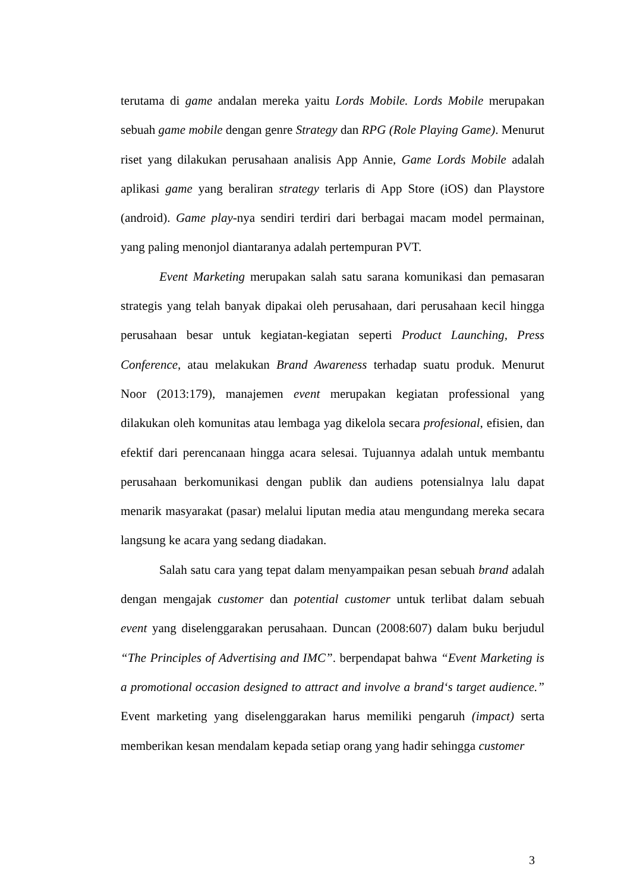terutama di game andalan mereka yaitu Lords Mobile. Lords Mobile merupakan sebuah game mobile dengan genre Strategy dan RPG (Role Playing Game). Menurut riset yang dilakukan perusahaan analisis App Annie, Game Lords Mobile adalah aplikasi game yang beraliran strategy terlaris di App Store (iOS) dan Playstore (android). Game play-nya sendiri terdiri dari berbagai macam model permainan, yang paling menonjol diantaranya adalah pertempuran PVT.
Event Marketing merupakan salah satu sarana komunikasi dan pemasaran strategis yang telah banyak dipakai oleh perusahaan, dari perusahaan kecil hingga perusahaan besar untuk kegiatan-kegiatan seperti Product Launching, Press Conference, atau melakukan Brand Awareness terhadap suatu produk. Menurut Noor (2013:179), manajemen event merupakan kegiatan professional yang dilakukan oleh komunitas atau lembaga yag dikelola secara profesional, efisien, dan efektif dari perencanaan hingga acara selesai. Tujuannya adalah untuk membantu perusahaan berkomunikasi dengan publik dan audiens potensialnya lalu dapat menarik masyarakat (pasar) melalui liputan media atau mengundang mereka secara langsung ke acara yang sedang diadakan.
Salah satu cara yang tepat dalam menyampaikan pesan sebuah brand adalah dengan mengajak customer dan potential customer untuk terlibat dalam sebuah event yang diselenggarakan perusahaan. Duncan (2008:607) dalam buku berjudul “The Principles of Advertising and IMC”. berpendapat bahwa “Event Marketing is a promotional occasion designed to attract and involve a brand‘s target audience.” Event marketing yang diselenggarakan harus memiliki pengaruh (impact) serta memberikan kesan mendalam kepada setiap orang yang hadir sehingga customer
3